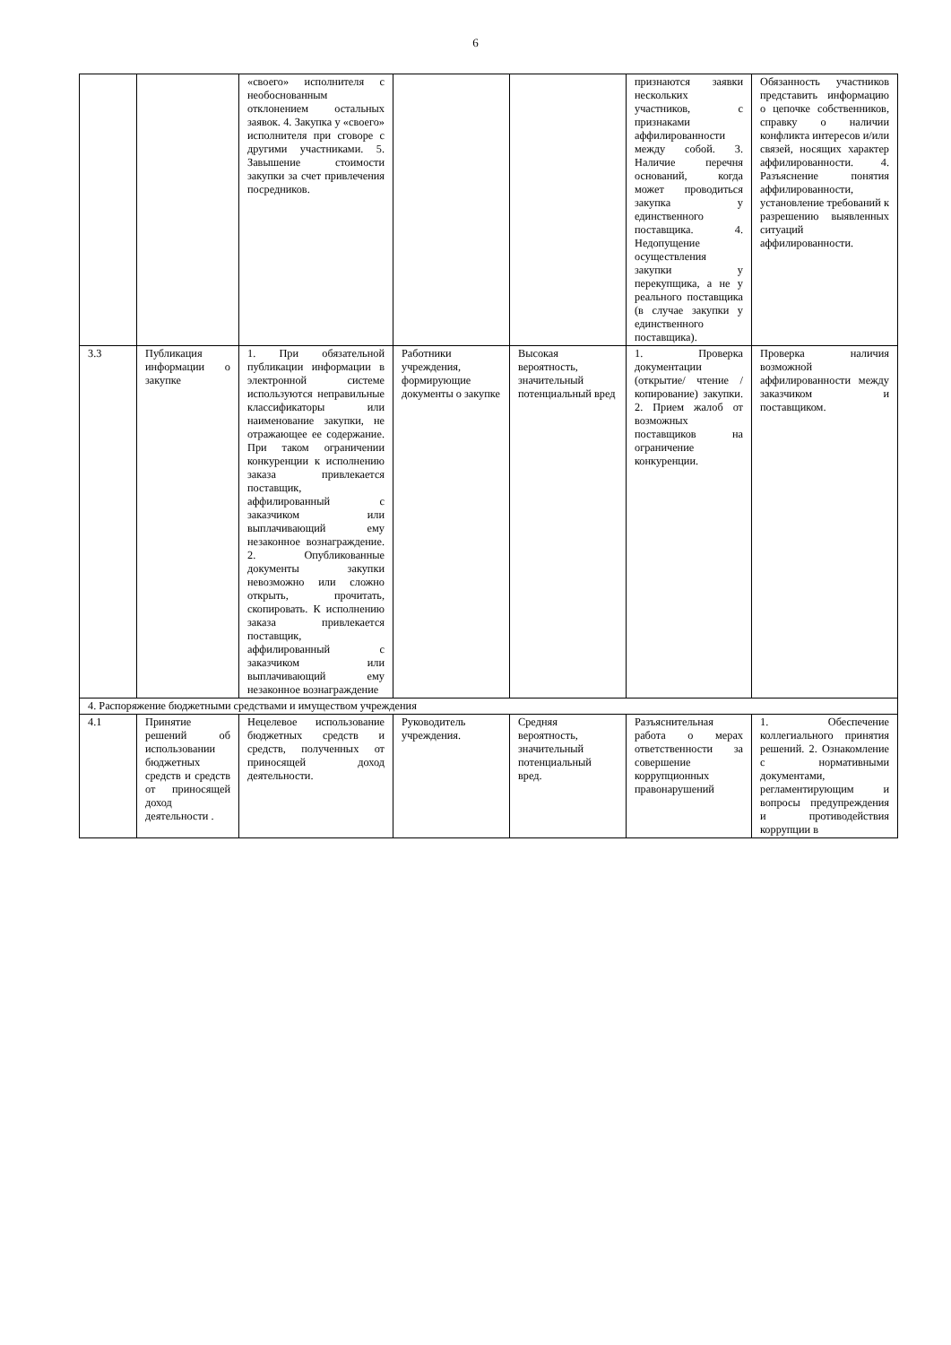6
| | | «своего» исполнителя с необоснованным отклонением остальных заявок. 4. Закупка у «своего» исполнителя при сговоре с другими участниками. 5. Завышение стоимости закупки за счет привлечения посредников. | | | признаются заявки нескольких участников, с признаками аффилированности между собой. 3. Наличие перечня оснований, когда может проводиться закупка у единственного поставщика. 4. Недопущение осуществления закупки у перекупщика, а не у реального поставщика (в случае закупки у единственного поставщика). | Обязанность участников представить информацию о цепочке собственников, справку о наличии конфликта интересов и/или связей, носящих характер аффилированности. 4. Разъяснение понятия аффилированности, установление требований к разрешению выявленных ситуаций аффилированности. |
| 3.3 | Публикация информации о закупке | 1. При обязательной публикации информации в электронной системе используются неправильные классификаторы или наименование закупки, не отражающее ее содержание. При таком ограничении конкуренции к исполнению заказа привлекается поставщик, аффилированный с заказчиком или выплачивающий ему незаконное вознаграждение. 2. Опубликованные документы закупки невозможно или сложно открыть, прочитать, скопировать. К исполнению заказа привлекается поставщик, аффилированный с заказчиком или выплачивающий ему незаконное вознаграждение | Работники учреждения, формирующие документы о закупке | Высокая вероятность, значительный потенциальный вред | 1. Проверка документации (открытие/ чтение /копирование) закупки. 2. Прием жалоб от возможных поставщиков на ограничение конкуренции. | Проверка наличия возможной аффилированности между заказчиком и поставщиком. |
| 4. Распоряжение бюджетными средствами и имуществом учреждения | | | | | | |
| 4.1 | Принятие решений об использовании бюджетных средств и средств от приносящей доход деятельности . | Нецелевое использование бюджетных средств и средств, полученных от приносящей доход деятельности. | Руководитель учреждения. | Средняя вероятность, значительный потенциальный вред. | Разъяснительная работа о мерах ответственности за совершение коррупционных правонарушений | 1. Обеспечение коллегиального принятия решений. 2. Ознакомление с нормативными документами, регламентирующим и вопросы предупреждения и противодействия коррупции в |